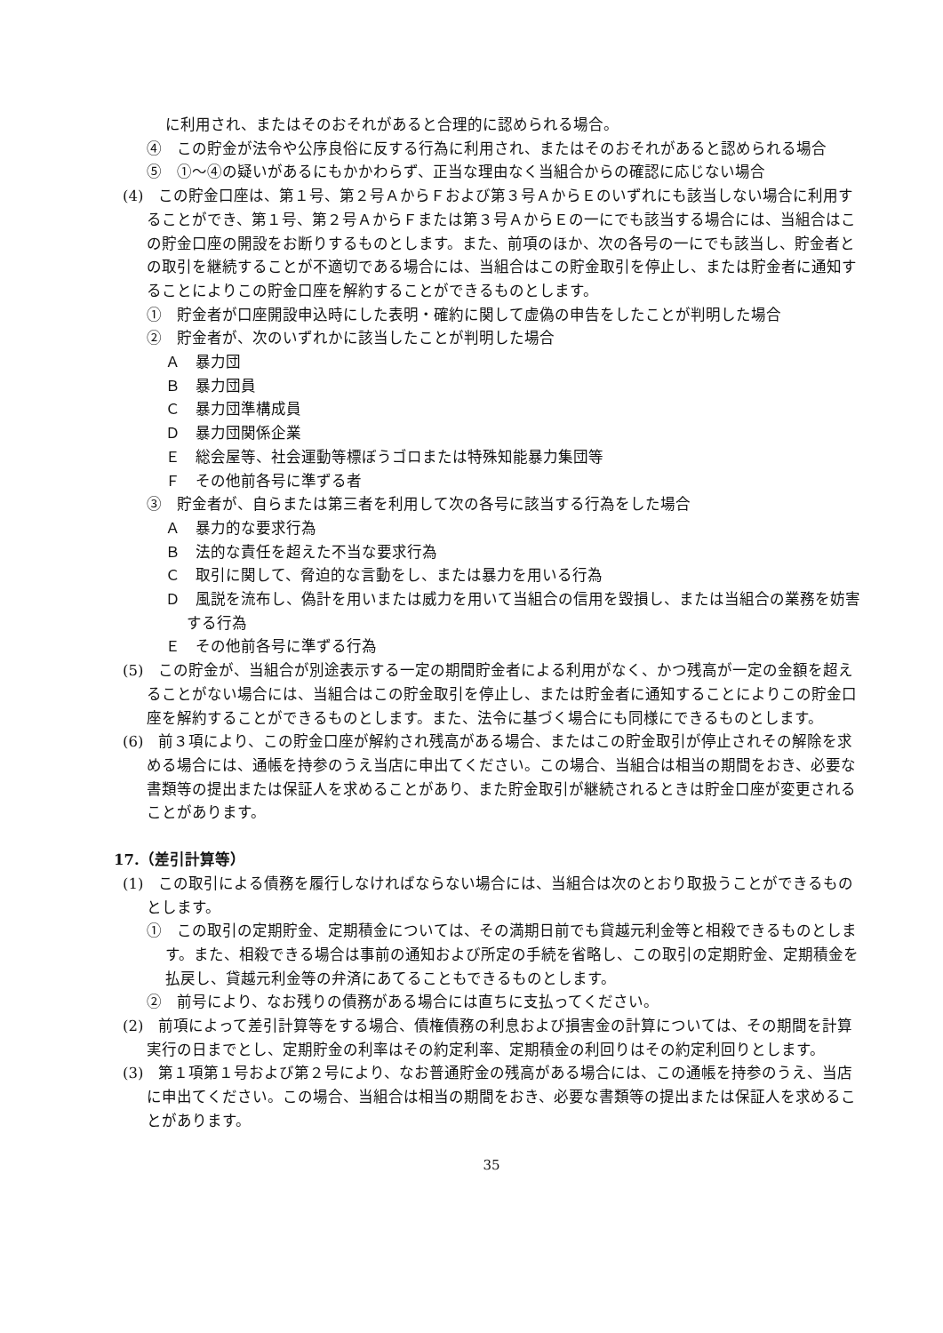に利用され、またはそのおそれがあると合理的に認められる場合。
④　この貯金が法令や公序良俗に反する行為に利用され、またはそのおそれがあると認められる場合
⑤　①～④の疑いがあるにもかかわらず、正当な理由なく当組合からの確認に応じない場合
(4)　この貯金口座は、第１号、第２号ＡからＦおよび第３号ＡからＥのいずれにも該当しない場合に利用することができ、第１号、第２号ＡからＦまたは第３号ＡからＥの一にでも該当する場合には、当組合はこの貯金口座の開設をお断りするものとします。また、前項のほか、次の各号の一にでも該当し、貯金者との取引を継続することが不適切である場合には、当組合はこの貯金取引を停止し、または貯金者に通知することによりこの貯金口座を解約することができるものとします。
①　貯金者が口座開設申込時にした表明・確約に関して虚偽の申告をしたことが判明した場合
②　貯金者が、次のいずれかに該当したことが判明した場合
Ａ　暴力団
Ｂ　暴力団員
Ｃ　暴力団準構成員
Ｄ　暴力団関係企業
Ｅ　総会屋等、社会運動等標ぼうゴロまたは特殊知能暴力集団等
Ｆ　その他前各号に準ずる者
③　貯金者が、自らまたは第三者を利用して次の各号に該当する行為をした場合
Ａ　暴力的な要求行為
Ｂ　法的な責任を超えた不当な要求行為
Ｃ　取引に関して、脅迫的な言動をし、または暴力を用いる行為
Ｄ　風説を流布し、偽計を用いまたは威力を用いて当組合の信用を毀損し、または当組合の業務を妨害する行為
Ｅ　その他前各号に準ずる行為
(5)　この貯金が、当組合が別途表示する一定の期間貯金者による利用がなく、かつ残高が一定の金額を超えることがない場合には、当組合はこの貯金取引を停止し、または貯金者に通知することによりこの貯金口座を解約することができるものとします。また、法令に基づく場合にも同様にできるものとします。
(6)　前３項により、この貯金口座が解約され残高がある場合、またはこの貯金取引が停止されその解除を求める場合には、通帳を持参のうえ当店に申出てください。この場合、当組合は相当の期間をおき、必要な書類等の提出または保証人を求めることがあり、また貯金取引が継続されるときは貯金口座が変更されることがあります。
17.（差引計算等）
(1)　この取引による債務を履行しなければならない場合には、当組合は次のとおり取扱うことができるものとします。
①　この取引の定期貯金、定期積金については、その満期日前でも貸越元利金等と相殺できるものとします。また、相殺できる場合は事前の通知および所定の手続を省略し、この取引の定期貯金、定期積金を払戻し、貸越元利金等の弁済にあてることもできるものとします。
②　前号により、なお残りの債務がある場合には直ちに支払ってください。
(2)　前項によって差引計算等をする場合、債権債務の利息および損害金の計算については、その期間を計算実行の日までとし、定期貯金の利率はその約定利率、定期積金の利回りはその約定利回りとします。
(3)　第１項第１号および第２号により、なお普通貯金の残高がある場合には、この通帳を持参のうえ、当店に申出てください。この場合、当組合は相当の期間をおき、必要な書類等の提出または保証人を求めることがあります。
35